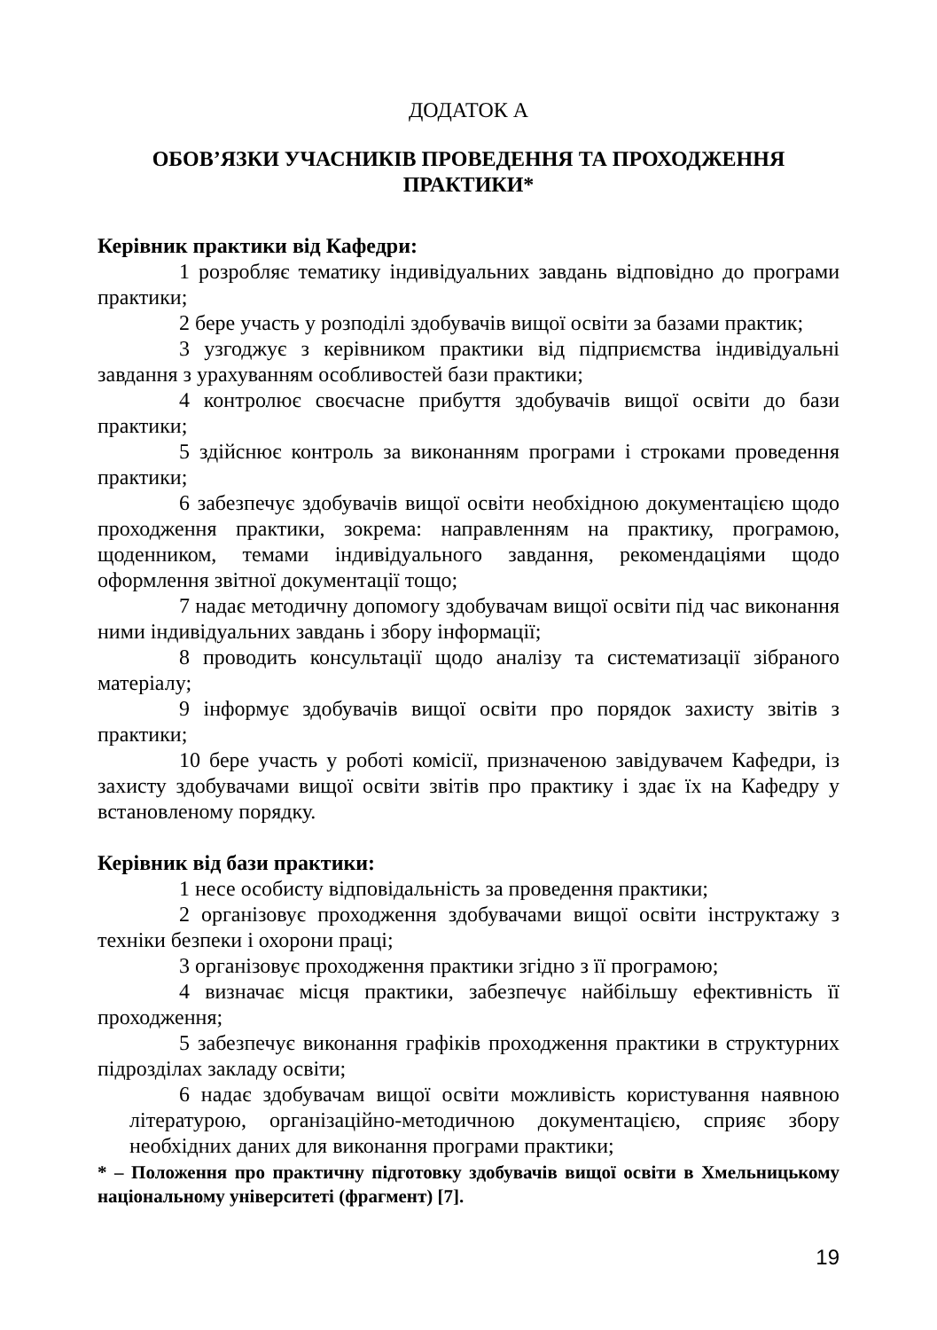ДОДАТОК А
ОБОВ’ЯЗКИ УЧАСНИКІВ ПРОВЕДЕННЯ ТА ПРОХОДЖЕННЯ ПРАКТИКИ*
Керівник практики від Кафедри:
1 розробляє тематику індивідуальних завдань відповідно до програми практики;
2 бере участь у розподілі здобувачів вищої освіти за базами практик;
3 узгоджує з керівником практики від підприємства індивідуальні завдання з урахуванням особливостей бази практики;
4 контролює своєчасне прибуття здобувачів вищої освіти до бази практики;
5 здійснює контроль за виконанням програми і строками проведення практики;
6 забезпечує здобувачів вищої освіти необхідною документацією щодо проходження практики, зокрема: направленням на практику, програмою, щоденником, темами індивідуального завдання, рекомендаціями щодо оформлення звітної документації тощо;
7 надає методичну допомогу здобувачам вищої освіти під час виконання ними індивідуальних завдань і збору інформації;
8 проводить консультації щодо аналізу та систематизації зібраного матеріалу;
9 інформує здобувачів вищої освіти про порядок захисту звітів з практики;
10 бере участь у роботі комісії, призначеною завідувачем Кафедри, із захисту здобувачами вищої освіти звітів про практику і здає їх на Кафедру у встановленому порядку.
Керівник від бази практики:
1 несе особисту відповідальність за проведення практики;
2 організовує проходження здобувачами вищої освіти інструктажу з техніки безпеки і охорони праці;
3 організовує проходження практики згідно з її програмою;
4 визначає місця практики, забезпечує найбільшу ефективність її проходження;
5 забезпечує виконання графіків проходження практики в структурних підрозділах закладу освіти;
6 надає здобувачам вищої освіти можливість користування наявною літературою, організаційно-методичною документацією, сприяє збору необхідних даних для виконання програми практики;
* – Положення про практичну підготовку здобувачів вищої освіти в Хмельницькому національному університеті (фрагмент) [7].
19